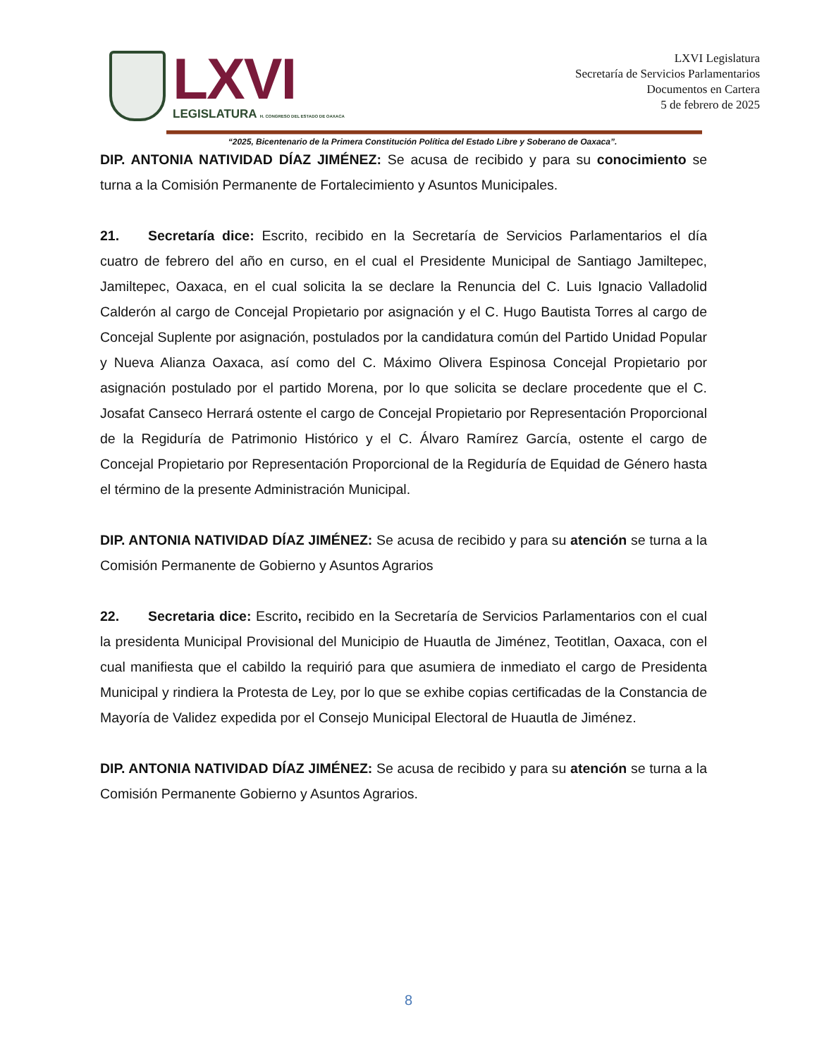LXVI
LEGISLATURA H. CONGRESO DEL ESTADO DE OAXACA
LXVI Legislatura
Secretaría de Servicios Parlamentarios
Documentos en Cartera
5 de febrero de 2025
“2025, Bicentenario de la Primera Constitución Política del Estado Libre y Soberano de Oaxaca”.
DIP. ANTONIA NATIVIDAD DÍAZ JIMÉNEZ: Se acusa de recibido y para su conocimiento se turna a la Comisión Permanente de Fortalecimiento y Asuntos Municipales.
21. Secretaría dice: Escrito, recibido en la Secretaría de Servicios Parlamentarios el día cuatro de febrero del año en curso, en el cual el Presidente Municipal de Santiago Jamiltepec, Jamiltepec, Oaxaca, en el cual solicita la se declare la Renuncia del C. Luis Ignacio Valladolid Calderón al cargo de Concejal Propietario por asignación y el C. Hugo Bautista Torres al cargo de Concejal Suplente por asignación, postulados por la candidatura común del Partido Unidad Popular y Nueva Alianza Oaxaca, así como del C. Máximo Olivera Espinosa Concejal Propietario por asignación postulado por el partido Morena, por lo que solicita se declare procedente que el C. Josafat Canseco Herrará ostente el cargo de Concejal Propietario por Representación Proporcional de la Regiduría de Patrimonio Histórico y el C. Álvaro Ramírez García, ostente el cargo de Concejal Propietario por Representación Proporcional de la Regiduría de Equidad de Género hasta el término de la presente Administración Municipal.
DIP. ANTONIA NATIVIDAD DÍAZ JIMÉNEZ: Se acusa de recibido y para su atención se turna a la Comisión Permanente de Gobierno y Asuntos Agrarios
22. Secretaria dice: Escrito, recibido en la Secretaría de Servicios Parlamentarios con el cual la presidenta Municipal Provisional del Municipio de Huautla de Jiménez, Teotitlan, Oaxaca, con el cual manifiesta que el cabildo la requirió para que asumiera de inmediato el cargo de Presidenta Municipal y rindiera la Protesta de Ley, por lo que se exhibe copias certificadas de la Constancia de Mayoría de Validez expedida por el Consejo Municipal Electoral de Huautla de Jiménez.
DIP. ANTONIA NATIVIDAD DÍAZ JIMÉNEZ: Se acusa de recibido y para su atención se turna a la Comisión Permanente Gobierno y Asuntos Agrarios.
8